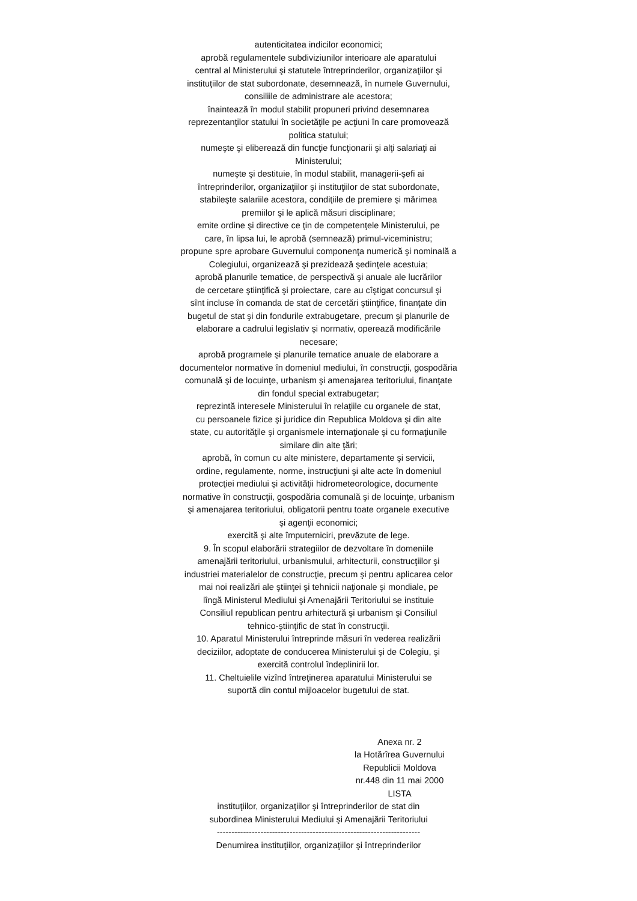autenticitatea indicilor economici;
aprobă regulamentele subdiviziunilor interioare ale aparatului
central al Ministerului şi statutele întreprinderilor, organizaţiilor şi
instituţiilor de stat subordonate, desemnează, în numele Guvernului,
consiliile de administrare ale acestora;
înaintează în modul stabilit propuneri privind desemnarea
reprezentanţilor statului în societăţile pe acţiuni în care promovează
politica statului;
numeşte şi eliberează din funcţie funcţionarii şi alţi salariaţi ai
Ministerului;
numeşte şi destituie, în modul stabilit, managerii-şefi ai
întreprinderilor, organizaţiilor şi instituţiilor de stat subordonate,
stabileşte salariile acestora, condiţiile de premiere şi mărimea
premiilor şi le aplică măsuri disciplinare;
emite ordine şi directive ce ţin de competenţele Ministerului, pe
care, în lipsa lui, le aprobă (semnează) primul-viceministru;
propune spre aprobare Guvernului componenţa numerică şi nominală a
Colegiului, organizează şi prezidează şedinţele acestuia;
aprobă planurile tematice, de perspectivă şi anuale ale lucrărilor
de cercetare ştiinţifică şi proiectare, care au cîştigat concursul şi
sînt incluse în comanda de stat de cercetări ştiinţifice, finanţate din
bugetul de stat şi din fondurile extrabugetare, precum şi planurile de
elaborare a cadrului legislativ şi normativ, operează modificările
necesare;
aprobă programele şi planurile tematice anuale de elaborare a
documentelor normative în domeniul mediului, în construcţii, gospodăria
comunală şi de locuinţe, urbanism şi amenajarea teritoriului, finanţate
din fondul special extrabugetar;
reprezintă interesele Ministerului în relaţiile cu organele de stat,
cu persoanele fizice şi juridice din Republica Moldova şi din alte
state, cu autorităţile şi organismele internaţionale şi cu formaţiunile
similare din alte ţări;
aprobă, în comun cu alte ministere, departamente şi servicii,
ordine, regulamente, norme, instrucţiuni şi alte acte în domeniul
protecţiei mediului şi activităţii hidrometeorologice, documente
normative în construcţii, gospodăria comunală şi de locuinţe, urbanism
şi amenajarea teritoriului, obligatorii pentru toate organele executive
şi agenţii economici;
exercită şi alte împuterniciri, prevăzute de lege.
9. În scopul elaborării strategiilor de dezvoltare în domeniile
amenajării teritoriului, urbanismului, arhitecturii, construcţiilor şi
industriei materialelor de construcţie, precum şi pentru aplicarea celor
mai noi realizări ale ştiinţei şi tehnicii naţionale şi mondiale, pe
lîngă Ministerul Mediului şi Amenajării Teritoriului se instituie
Consiliul republican pentru arhitectură şi urbanism şi Consiliul
tehnico-ştiinţific de stat în construcţii.
10. Aparatul Ministerului întreprinde măsuri în vederea realizării
deciziilor, adoptate de conducerea Ministerului şi de Colegiu, şi
exercită controlul îndeplinirii lor.
11. Cheltuielile vizînd întreţinerea aparatului Ministerului se
suportă din contul mijloacelor bugetului de stat.
Anexa nr. 2
la Hotărîrea Guvernului
Republicii Moldova
nr.448 din 11 mai 2000
LISTA
instituţiilor, organizaţiilor şi întreprinderilor de stat din
subordinea Ministerului Mediului şi Amenajării Teritoriului
----------------------------------------------------------------------
Denumirea instituţiilor, organizaţiilor şi întreprinderilor